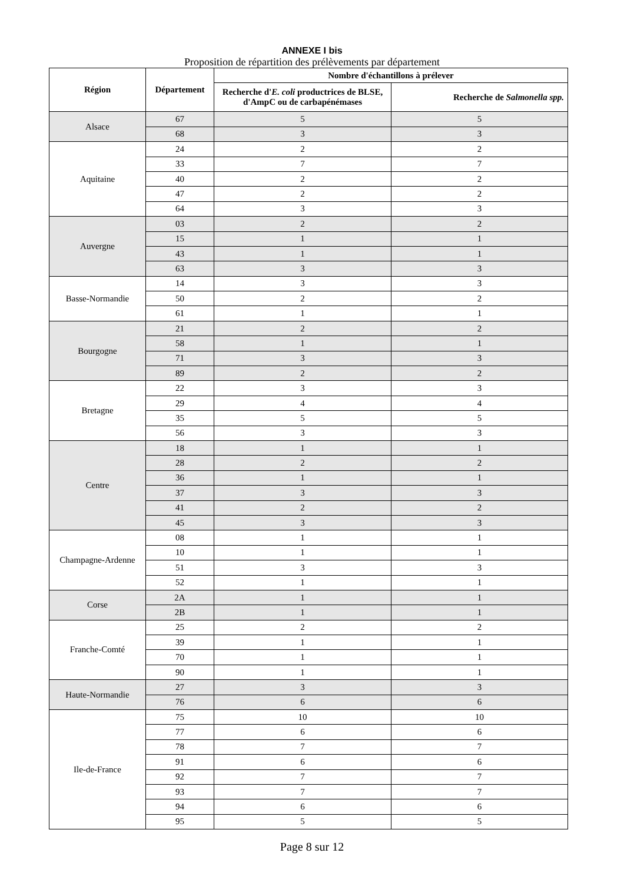ANNEXE I bis
Proposition de répartition des prélèvements par département
| Région | Département | Nombre d'échantillons à prélever | |
| --- | --- | --- | --- |
| | | Recherche d' E. coli productrices de BLSE, d'AmpC ou de carbapénémases | Recherche de Salmonella spp. |
| Alsace | 67 | 5 | 5 |
| | 68 | 3 | 3 |
| Aquitaine | 24 | 2 | 2 |
| | 33 | 7 | 7 |
| | 40 | 2 | 2 |
| | 47 | 2 | 2 |
| | 64 | 3 | 3 |
| Auvergne | 03 | 2 | 2 |
| | 15 | 1 | 1 |
| | 43 | 1 | 1 |
| | 63 | 3 | 3 |
| Basse-Normandie | 14 | 3 | 3 |
| | 50 | 2 | 2 |
| | 61 | 1 | 1 |
| Bourgogne | 21 | 2 | 2 |
| | 58 | 1 | 1 |
| | 71 | 3 | 3 |
| | 89 | 2 | 2 |
| Bretagne | 22 | 3 | 3 |
| | 29 | 4 | 4 |
| | 35 | 5 | 5 |
| | 56 | 3 | 3 |
| Centre | 18 | 1 | 1 |
| | 28 | 2 | 2 |
| | 36 | 1 | 1 |
| | 37 | 3 | 3 |
| | 41 | 2 | 2 |
| | 45 | 3 | 3 |
| Champagne-Ardenne | 08 | 1 | 1 |
| | 10 | 1 | 1 |
| | 51 | 3 | 3 |
| | 52 | 1 | 1 |
| Corse | 2A | 1 | 1 |
| | 2B | 1 | 1 |
| Franche-Comté | 25 | 2 | 2 |
| | 39 | 1 | 1 |
| | 70 | 1 | 1 |
| | 90 | 1 | 1 |
| Haute-Normandie | 27 | 3 | 3 |
| | 76 | 6 | 6 |
| Ile-de-France | 75 | 10 | 10 |
| | 77 | 6 | 6 |
| | 78 | 7 | 7 |
| | 91 | 6 | 6 |
| | 92 | 7 | 7 |
| | 93 | 7 | 7 |
| | 94 | 6 | 6 |
| | 95 | 5 | 5 |
Page 8 sur 12